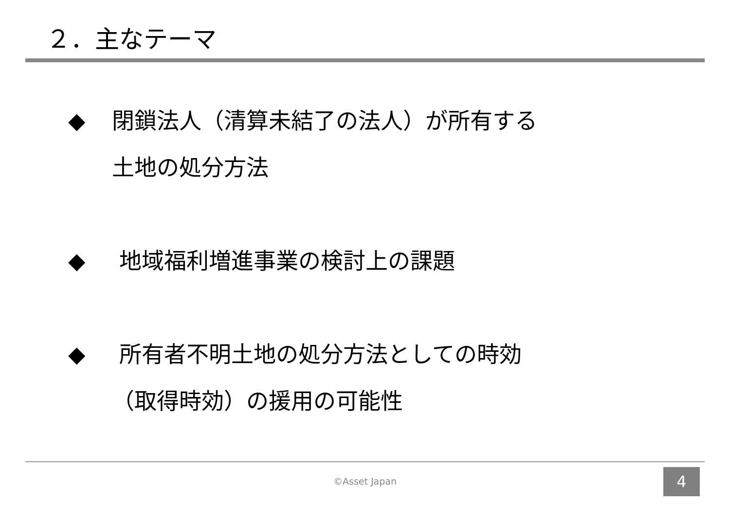２．主なテーマ
◆ 閉鎖法人（清算未結了の法人）が所有する
土地の処分方法
◆ 地域福利増進事業の検討上の課題
◆ 所有者不明土地の処分方法としての時効
（取得時効）の援用の可能性
©Asset Japan 4